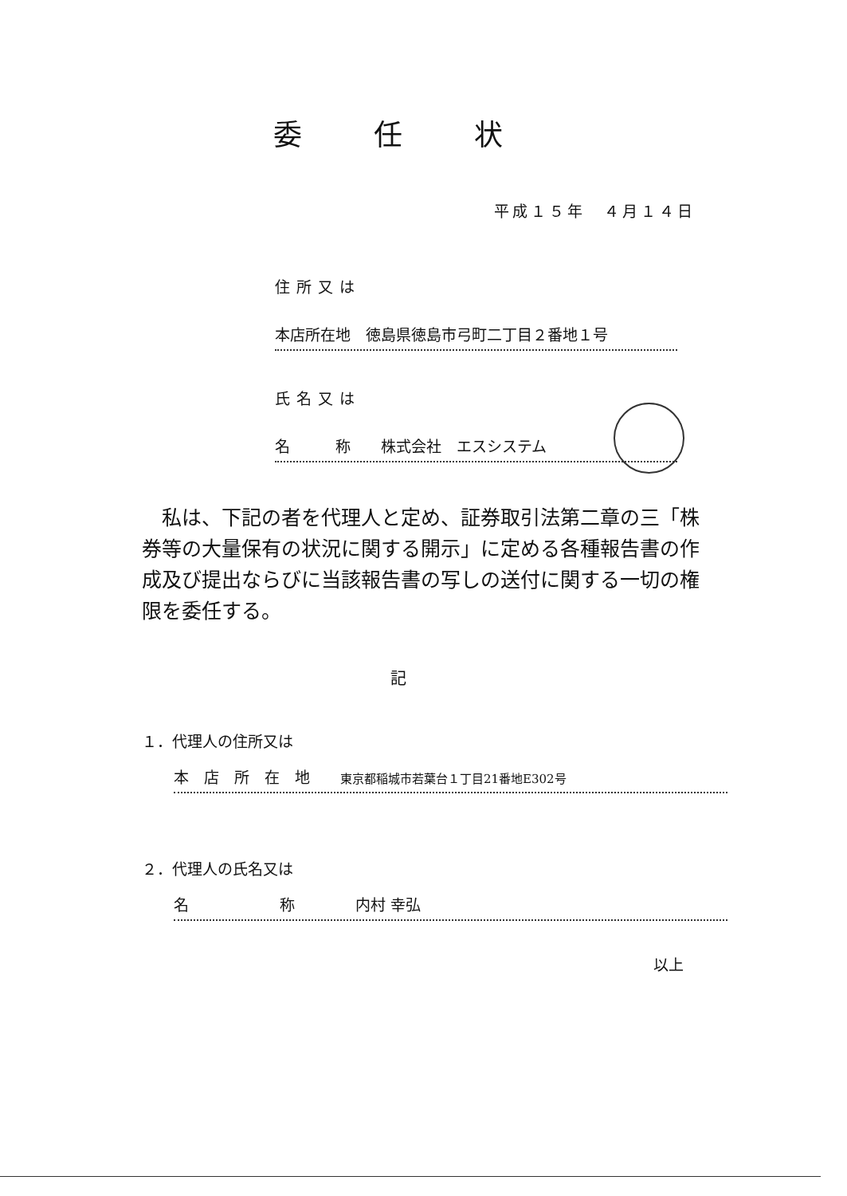委任状
平成１５年　４月１４日
住所又は
本店所在地　徳島県徳島市弓町二丁目２番地１号
氏名又は
名　　　称　　株式会社　エスシステム
　私は、下記の者を代理人と定め、証券取引法第二章の三「株券等の大量保有の状況に関する開示」に定める各種報告書の作成及び提出ならびに当該報告書の写しの送付に関する一切の権限を委任する。
記
１．代理人の住所又は
本　店　所　在　地　　東京都稲城市若葉台１丁目21番地E302号
２．代理人の氏名又は
名　　　　　　称　　　　内村 幸弘
以上